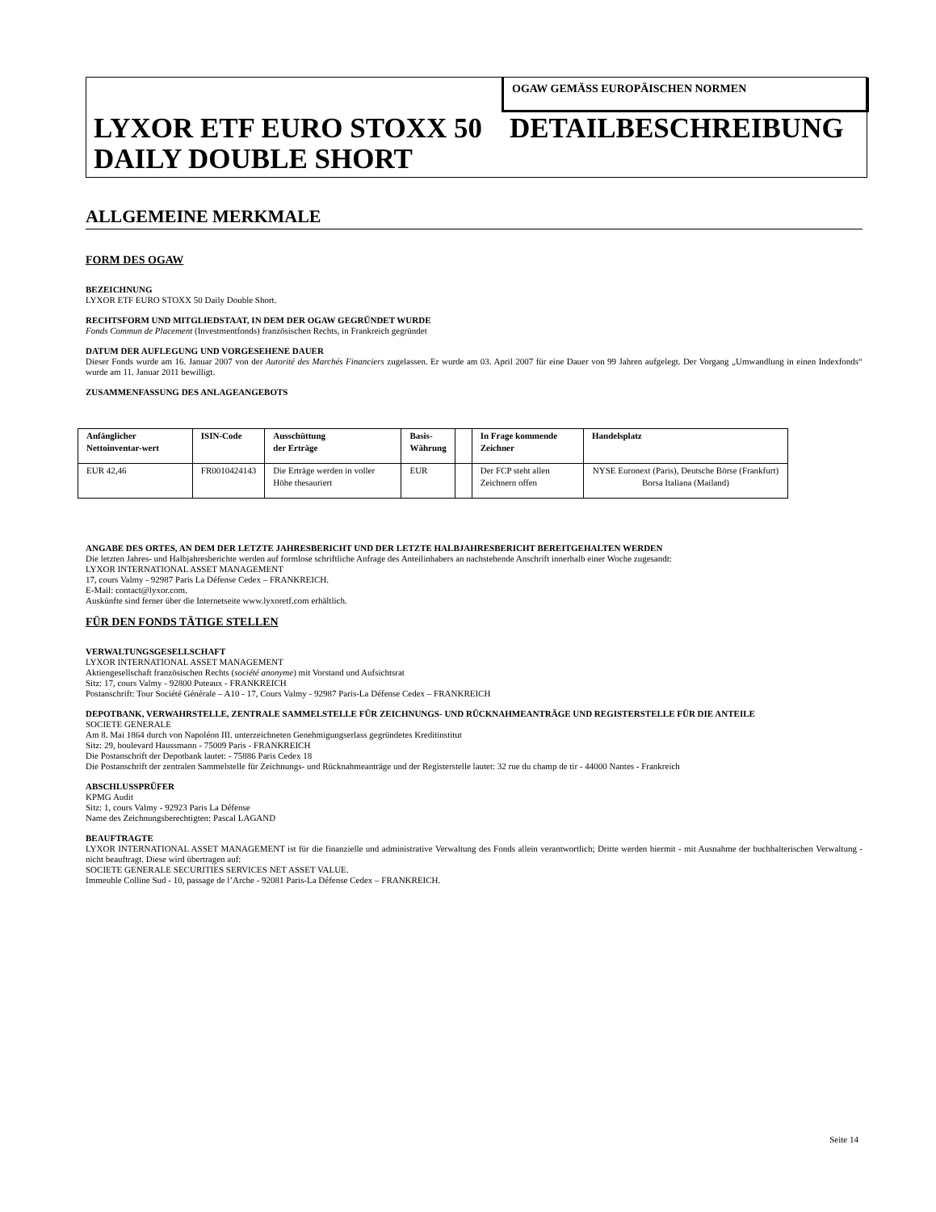OGAW GEMÄSS EUROPÄISCHEN NORMEN
LYXOR ETF EURO STOXX 50 DAILY DOUBLE SHORT
DETAILBESCHREIBUNG
ALLGEMEINE MERKMALE
FORM DES OGAW
BEZEICHNUNG
LYXOR ETF EURO STOXX 50 Daily Double Short.
RECHTSFORM UND MITGLIEDSTAAT, IN DEM DER OGAW GEGRÜNDET WURDE
Fonds Commun de Placement (Investmentfonds) französischen Rechts, in Frankreich gegründet
DATUM DER AUFLEGUNG UND VORGESEHENE DAUER
Dieser Fonds wurde am 16. Januar 2007 von der Autorité des Marchés Financiers zugelassen. Er wurde am 03. April 2007 für eine Dauer von 99 Jahren aufgelegt. Der Vorgang „Umwandlung in einen Indexfonds“ wurde am 11. Januar 2011 bewilligt.
ZUSAMMENFASSUNG DES ANLAGEANGEBOTS
| Anfänglicher Nettoinventar-wert | ISIN-Code | Ausschüttung der Erträge | Basis- Währung | | In Frage kommende Zeichner | Handelsplatz |
| --- | --- | --- | --- | --- | --- | --- |
| EUR 42,46 | FR0010424143 | Die Erträge werden in voller Höhe thesauriert | EUR | | Der FCP steht allen Zeichnern offen | NYSE Euronext (Paris), Deutsche Börse (Frankfurt) Borsa Italiana (Mailand) |
ANGABE DES ORTES, AN DEM DER LETZTE JAHRESBERICHT UND DER LETZTE HALBJAHRESBERICHT BEREITGEHALTEN WERDEN
Die letzten Jahres- und Halbjahresberichte werden auf formlose schriftliche Anfrage des Anteilinhabers an nachstehende Anschrift innerhalb einer Woche zugesandt:
LYXOR INTERNATIONAL ASSET MANAGEMENT
17, cours Valmy - 92987 Paris La Défense Cedex – FRANKREICH.
E-Mail: contact@lyxor.com.
Auskünfte sind ferner über die Internetseite www.lyxoretf.com erhältlich.
FÜR DEN FONDS TÄTIGE STELLEN
VERWALTUNGSGESELLSCHAFT
LYXOR INTERNATIONAL ASSET MANAGEMENT
Aktiengesellschaft französischen Rechts (société anonyme) mit Vorstand und Aufsichtsrat
Sitz: 17, cours Valmy - 92800 Puteaux - FRANKREICH
Postanschrift: Tour Société Générale – A10 - 17, Cours Valmy - 92987 Paris-La Défense Cedex – FRANKREICH
DEPOTBANK, VERWAHRSTELLE, ZENTRALE SAMMELSTELLE FÜR ZEICHNUNGS- UND RÜCKNAHMEANTRÄGE UND REGISTERSTELLE FÜR DIE ANTEILE
SOCIETE GENERALE
Am 8. Mai 1864 durch von Napoléon III. unterzeichneten Genehmigungserlass gegründetes Kreditinstitut
Sitz: 29, boulevard Haussmann - 75009 Paris - FRANKREICH
Die Postanschrift der Depotbank lautet: - 75886 Paris Cedex 18
Die Postanschrift der zentralen Sammelstelle für Zeichnungs- und Rücknahmeanträge und der Registerstelle lautet: 32 rue du champ de tir - 44000 Nantes - Frankreich
ABSCHLUSSPRÜFER
KPMG Audit
Sitz: 1, cours Valmy - 92923 Paris La Défense
Name des Zeichnungsberechtigten: Pascal LAGAND
BEAUFTRAGTE
LYXOR INTERNATIONAL ASSET MANAGEMENT ist für die finanzielle und administrative Verwaltung des Fonds allein verantwortlich; Dritte werden hiermit - mit Ausnahme der buchhalterischen Verwaltung - nicht beauftragt. Diese wird übertragen auf:
SOCIETE GENERALE SECURITIES SERVICES NET ASSET VALUE.
Immeuble Colline Sud - 10, passage de l’Arche - 92081 Paris-La Défense Cedex – FRANKREICH.
Seite 14